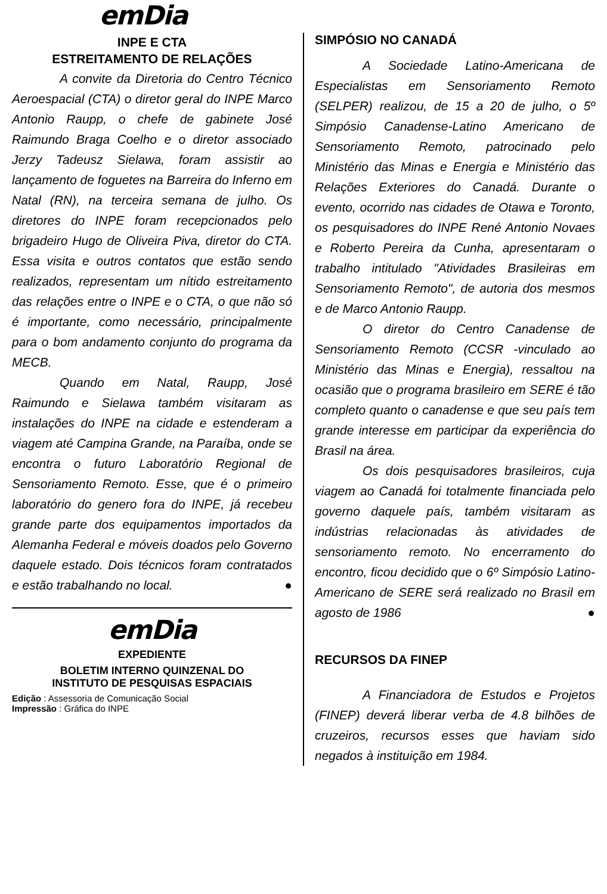emDia
INPE E CTA
ESTREITAMENTO DE RELAÇÕES
A convite da Diretoria do Centro Técnico Aeroespacial (CTA) o diretor geral do INPE Marco Antonio Raupp, o chefe de gabinete José Raimundo Braga Coelho e o diretor associado Jerzy Tadeusz Sielawa, foram assistir ao lançamento de foguetes na Barreira do Inferno em Natal (RN), na terceira semana de julho. Os diretores do INPE foram recepcionados pelo brigadeiro Hugo de Oliveira Piva, diretor do CTA. Essa visita e outros contatos que estão sendo realizados, representam um nítido estreitamento das relações entre o INPE e o CTA, o que não só é importante, como necessário, principalmente para o bom andamento conjunto do programa da MECB.
Quando em Natal, Raupp, José Raimundo e Sielawa também visitaram as instalações do INPE na cidade e estenderam a viagem até Campina Grande, na Paraíba, onde se encontra o futuro Laboratório Regional de Sensoriamento Remoto. Esse, que é o primeiro laboratório do genero fora do INPE, já recebeu grande parte dos equipamentos importados da Alemanha Federal e móveis doados pelo Governo daquele estado. Dois técnicos foram contratados e estão trabalhando no local. ●
emDia
EXPEDIENTE
BOLETIM INTERNO QUINZENAL DO
INSTITUTO DE PESQUISAS ESPACIAIS
Edição : Assessoria de Comunicação Social
Impressão : Gráfica do INPE
SIMPÓSIO NO CANADÁ
A Sociedade Latino-Americana de Especialistas em Sensoriamento Remoto (SELPER) realizou, de 15 a 20 de julho, o 5º Simpósio Canadense-Latino Americano de Sensoriamento Remoto, patrocinado pelo Ministério das Minas e Energia e Ministério das Relações Exteriores do Canadá. Durante o evento, ocorrido nas cidades de Otawa e Toronto, os pesquisadores do INPE René Antonio Novaes e Roberto Pereira da Cunha, apresentaram o trabalho intitulado "Atividades Brasileiras em Sensoriamento Remoto", de autoria dos mesmos e de Marco Antonio Raupp.
O diretor do Centro Canadense de Sensoriamento Remoto (CCSR -vinculado ao Ministério das Minas e Energia), ressaltou na ocasião que o programa brasileiro em SERE é tão completo quanto o canadense e que seu país tem grande interesse em participar da experiência do Brasil na área.
Os dois pesquisadores brasileiros, cuja viagem ao Canadá foi totalmente financiada pelo governo daquele país, também visitaram as indústrias relacionadas às atividades de sensoriamento remoto. No encerramento do encontro, ficou decidido que o 6º Simpósio Latino-Americano de SERE será realizado no Brasil em agosto de 1986 ●
RECURSOS DA FINEP
A Financiadora de Estudos e Projetos (FINEP) deverá liberar verba de 4.8 bilhões de cruzeiros, recursos esses que haviam sido negados à instituição em 1984.